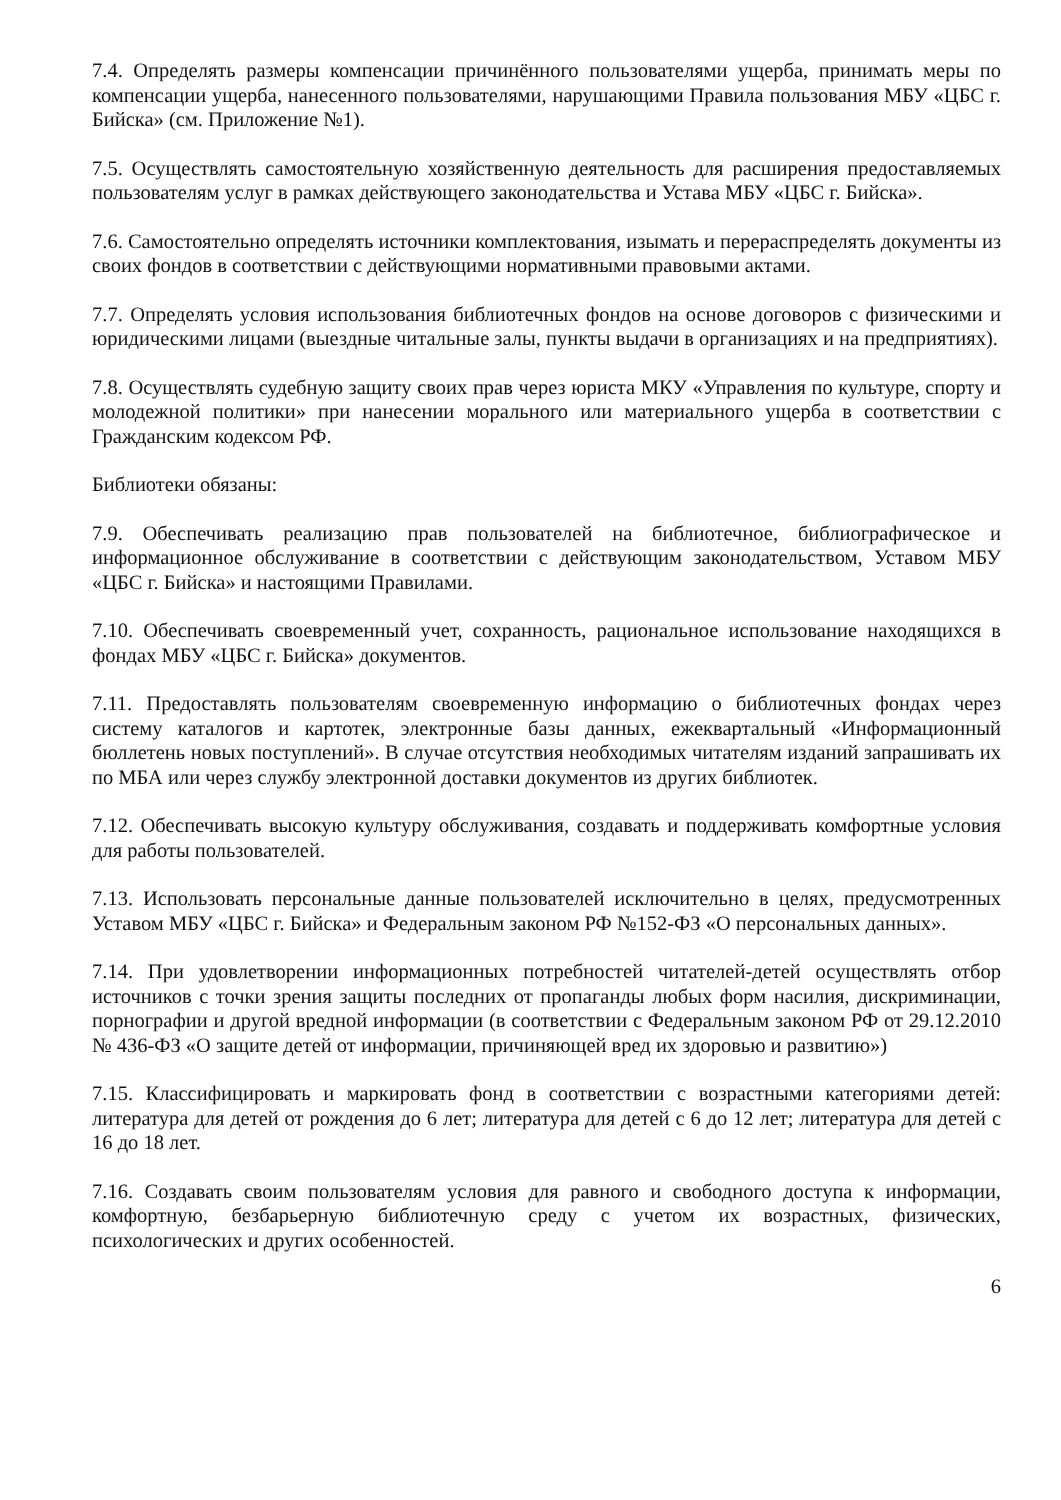7.4. Определять размеры компенсации причинённого пользователями ущерба, принимать меры по компенсации ущерба, нанесенного пользователями, нарушающими Правила пользования МБУ «ЦБС г. Бийска» (см. Приложение №1).
7.5. Осуществлять самостоятельную хозяйственную деятельность для расширения предоставляемых пользователям услуг в рамках действующего законодательства и Устава МБУ «ЦБС г. Бийска».
7.6. Самостоятельно определять источники комплектования, изымать и перераспределять документы из своих фондов в соответствии с действующими нормативными правовыми актами.
7.7. Определять условия использования библиотечных фондов на основе договоров с физическими и юридическими лицами (выездные читальные залы, пункты выдачи в организациях и на предприятиях).
7.8. Осуществлять судебную защиту своих прав через юриста МКУ «Управления по культуре, спорту и молодежной политики» при нанесении морального или материального ущерба в соответствии с Гражданским кодексом РФ.
Библиотеки обязаны:
7.9. Обеспечивать реализацию прав пользователей на библиотечное, библиографическое и информационное обслуживание в соответствии с действующим законодательством, Уставом МБУ «ЦБС г. Бийска» и настоящими Правилами.
7.10. Обеспечивать своевременный учет, сохранность, рациональное использование находящихся в фондах МБУ «ЦБС г. Бийска» документов.
7.11. Предоставлять пользователям своевременную информацию о библиотечных фондах через систему каталогов и картотек, электронные базы данных, ежеквартальный «Информационный бюллетень новых поступлений». В случае отсутствия необходимых читателям изданий запрашивать их по МБА или через службу электронной доставки документов из других библиотек.
7.12. Обеспечивать высокую культуру обслуживания, создавать и поддерживать комфортные условия для работы пользователей.
7.13. Использовать персональные данные пользователей исключительно в целях, предусмотренных Уставом МБУ «ЦБС г. Бийска» и Федеральным законом РФ №152-ФЗ «О персональных данных».
7.14. При удовлетворении информационных потребностей читателей-детей осуществлять отбор источников с точки зрения защиты последних от пропаганды любых форм насилия, дискриминации, порнографии и другой вредной информации (в соответствии с Федеральным законом РФ от 29.12.2010 № 436-ФЗ «О защите детей от информации, причиняющей вред их здоровью и развитию»)
7.15. Классифицировать и маркировать фонд в соответствии с возрастными категориями детей: литература для детей от рождения до 6 лет; литература для детей с 6 до 12 лет; литература для детей с 16 до 18 лет.
7.16. Создавать своим пользователям условия для равного и свободного доступа к информации, комфортную, безбарьерную библиотечную среду с учетом их возрастных, физических, психологических и других особенностей.
6